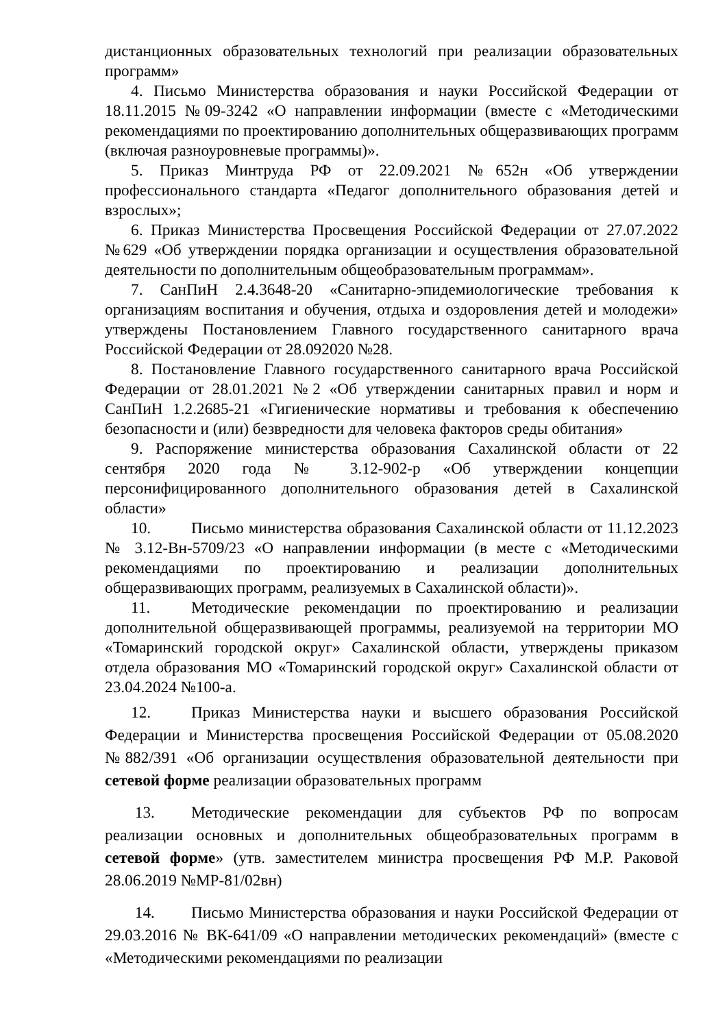дистанционных образовательных технологий при реализации образовательных программ»
4. Письмо Министерства образования и науки Российской Федерации от 18.11.2015 №09-3242 «О направлении информации (вместе с «Методическими рекомендациями по проектированию дополнительных общеразвивающих программ (включая разноуровневые программы)».
5. Приказ Минтруда РФ от 22.09.2021 №652н «Об утверждении профессионального стандарта «Педагог дополнительного образования детей и взрослых»;
6. Приказ Министерства Просвещения Российской Федерации от 27.07.2022 №629 «Об утверждении порядка организации и осуществления образовательной деятельности по дополнительным общеобразовательным программам».
7. СанПиН 2.4.3648-20 «Санитарно-эпидемиологические требования к организациям воспитания и обучения, отдыха и оздоровления детей и молодежи» утверждены Постановлением Главного государственного санитарного врача Российской Федерации от 28.092020 №28.
8. Постановление Главного государственного санитарного врача Российской Федерации от 28.01.2021 №2 «Об утверждении санитарных правил и норм и СанПиН 1.2.2685-21 «Гигиенические нормативы и требования к обеспечению безопасности и (или) безвредности для человека факторов среды обитания»
9. Распоряжение министерства образования Сахалинской области от 22 сентября 2020 года № 3.12-902-р «Об утверждении концепции персонифицированного дополнительного образования детей в Сахалинской области»
10. Письмо министерства образования Сахалинской области от 11.12.2023 № 3.12-Вн-5709/23 «О направлении информации (в месте с «Методическими рекомендациями по проектированию и реализации дополнительных общеразвивающих программ, реализуемых в Сахалинской области)».
11. Методические рекомендации по проектированию и реализации дополнительной общеразвивающей программы, реализуемой на территории МО «Томаринский городской округ» Сахалинской области, утверждены приказом отдела образования МО «Томаринский городской округ» Сахалинской области от 23.04.2024 №100-а.
12. Приказ Министерства науки и высшего образования Российской Федерации и Министерства просвещения Российской Федерации от 05.08.2020 №882/391 «Об организации осуществления образовательной деятельности при сетевой форме реализации образовательных программ
13. Методические рекомендации для субъектов РФ по вопросам реализации основных и дополнительных общеобразовательных программ в сетевой форме» (утв. заместителем министра просвещения РФ М.Р. Раковой 28.06.2019 №МР-81/02вн)
14. Письмо Министерства образования и науки Российской Федерации от 29.03.2016 № ВК-641/09 «О направлении методических рекомендаций» (вместе с «Методическими рекомендациями по реализации